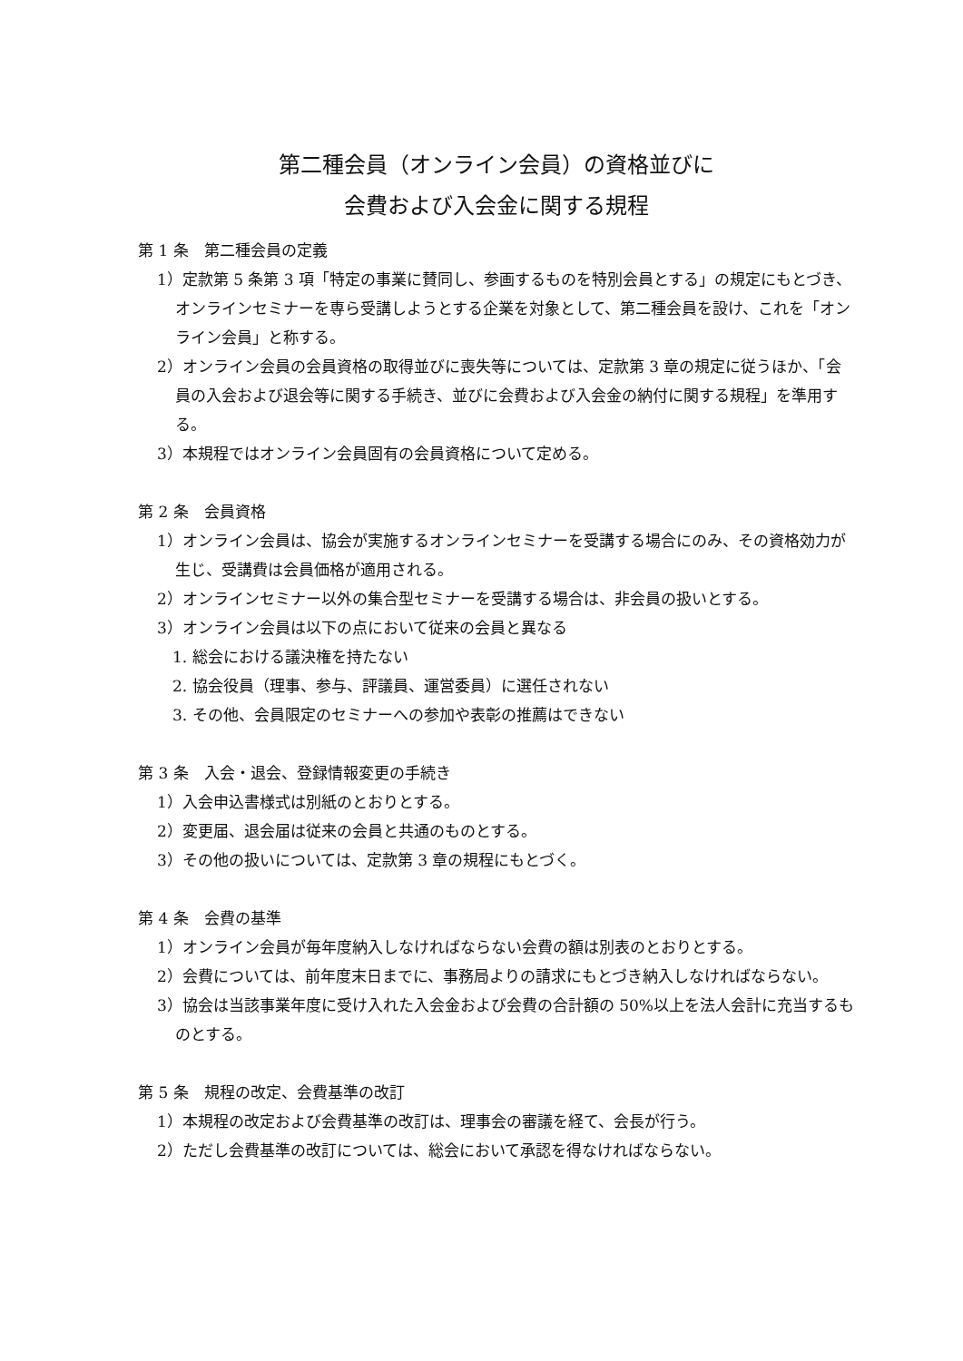第二種会員（オンライン会員）の資格並びに
会費および入会金に関する規程
第 1 条　第二種会員の定義
1）定款第 5 条第 3 項「特定の事業に賛同し、参画するものを特別会員とする」の規定にもとづき、オンラインセミナーを専ら受講しようとする企業を対象として、第二種会員を設け、これを「オンライン会員」と称する。
2）オンライン会員の会員資格の取得並びに喪失等については、定款第 3 章の規定に従うほか、「会員の入会および退会等に関する手続き、並びに会費および入会金の納付に関する規程」を準用する。
3）本規程ではオンライン会員固有の会員資格について定める。
第 2 条　会員資格
1）オンライン会員は、協会が実施するオンラインセミナーを受講する場合にのみ、その資格効力が生じ、受講費は会員価格が適用される。
2）オンラインセミナー以外の集合型セミナーを受講する場合は、非会員の扱いとする。
3）オンライン会員は以下の点において従来の会員と異なる
1. 総会における議決権を持たない
2. 協会役員（理事、参与、評議員、運営委員）に選任されない
3. その他、会員限定のセミナーへの参加や表彰の推薦はできない
第 3 条　入会・退会、登録情報変更の手続き
1）入会申込書様式は別紙のとおりとする。
2）変更届、退会届は従来の会員と共通のものとする。
3）その他の扱いについては、定款第 3 章の規程にもとづく。
第 4 条　会費の基準
1）オンライン会員が毎年度納入しなければならない会費の額は別表のとおりとする。
2）会費については、前年度末日までに、事務局よりの請求にもとづき納入しなければならない。
3）協会は当該事業年度に受け入れた入会金および会費の合計額の 50%以上を法人会計に充当するものとする。
第 5 条　規程の改定、会費基準の改訂
1）本規程の改定および会費基準の改訂は、理事会の審議を経て、会長が行う。
2）ただし会費基準の改訂については、総会において承認を得なければならない。